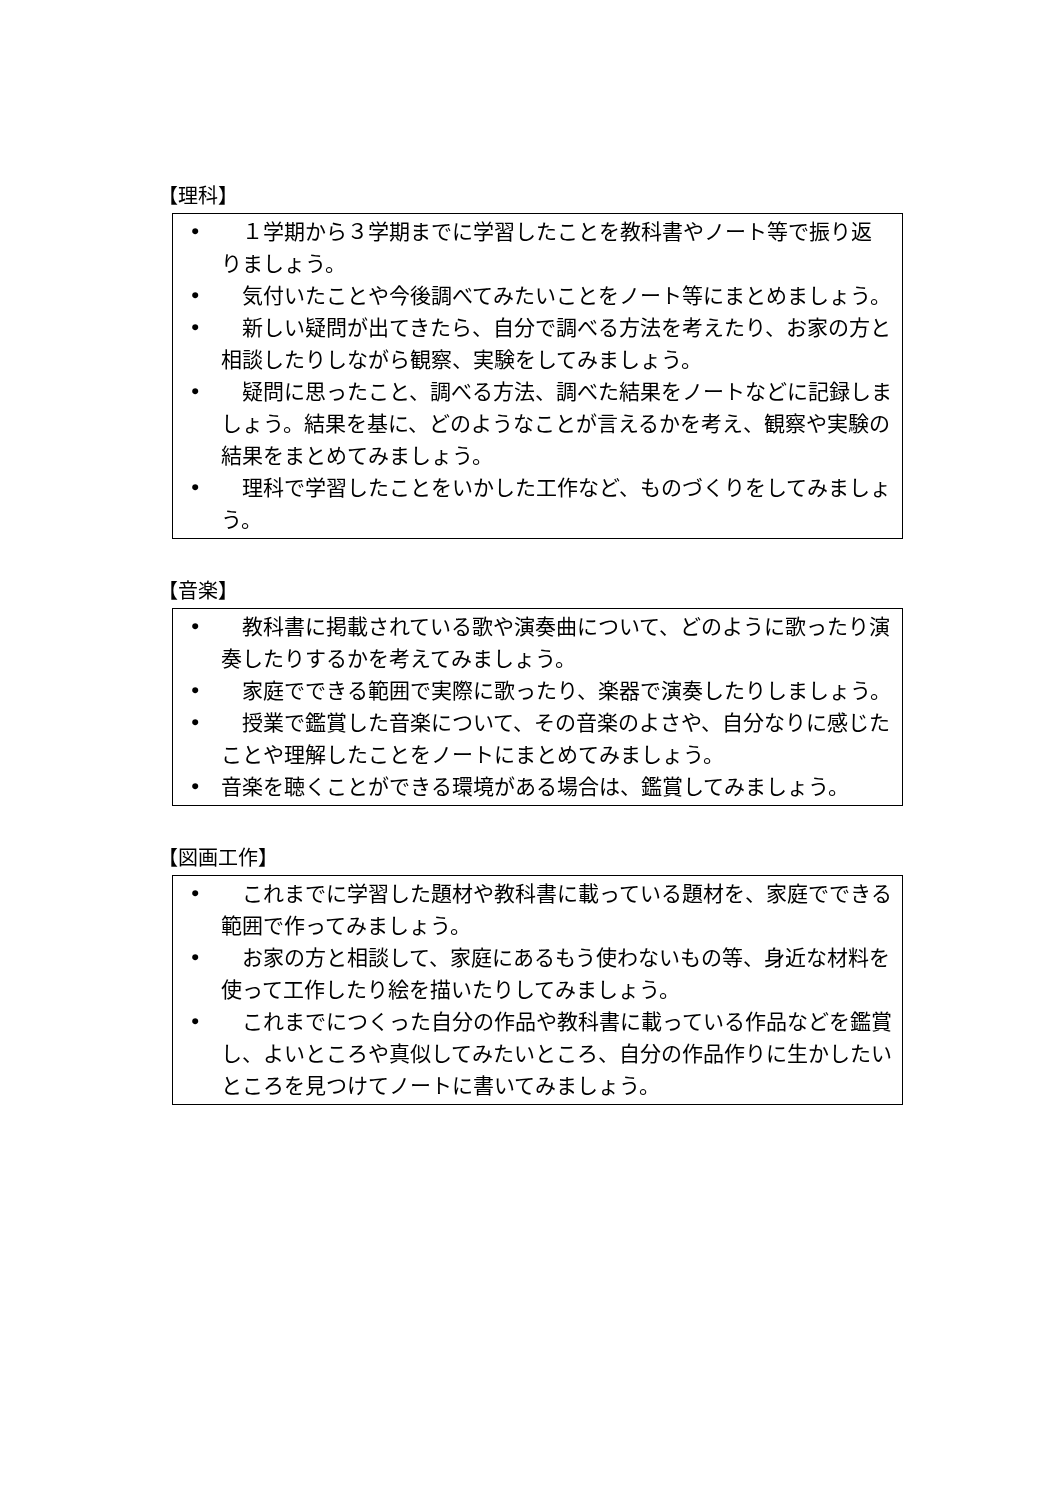【理科】
•　１学期から３学期までに学習したことを教科書やノート等で振り返りましょう。
•　気付いたことや今後調べてみたいことをノート等にまとめましょう。
•　新しい疑問が出てきたら、自分で調べる方法を考えたり、お家の方と相談したりしながら観察、実験をしてみましょう。
•　疑問に思ったこと、調べる方法、調べた結果をノートなどに記録しましょう。結果を基に、どのようなことが言えるかを考え、観察や実験の結果をまとめてみましょう。
•　理科で学習したことをいかした工作など、ものづくりをしてみましょう。
【音楽】
•　教科書に掲載されている歌や演奏曲について、どのように歌ったり演奏したりするかを考えてみましょう。
•　家庭でできる範囲で実際に歌ったり、楽器で演奏したりしましょう。
•　授業で鑑賞した音楽について、その音楽のよさや、自分なりに感じたことや理解したことをノートにまとめてみましょう。
• 音楽を聴くことができる環境がある場合は、鑑賞してみましょう。
【図画工作】
•　これまでに学習した題材や教科書に載っている題材を、家庭でできる範囲で作ってみましょう。
•　お家の方と相談して、家庭にあるもう使わないもの等、身近な材料を使って工作したり絵を描いたりしてみましょう。
•　これまでにつくった自分の作品や教科書に載っている作品などを鑑賞し、よいところや真似してみたいところ、自分の作品作りに生かしたいところを見つけてノートに書いてみましょう。